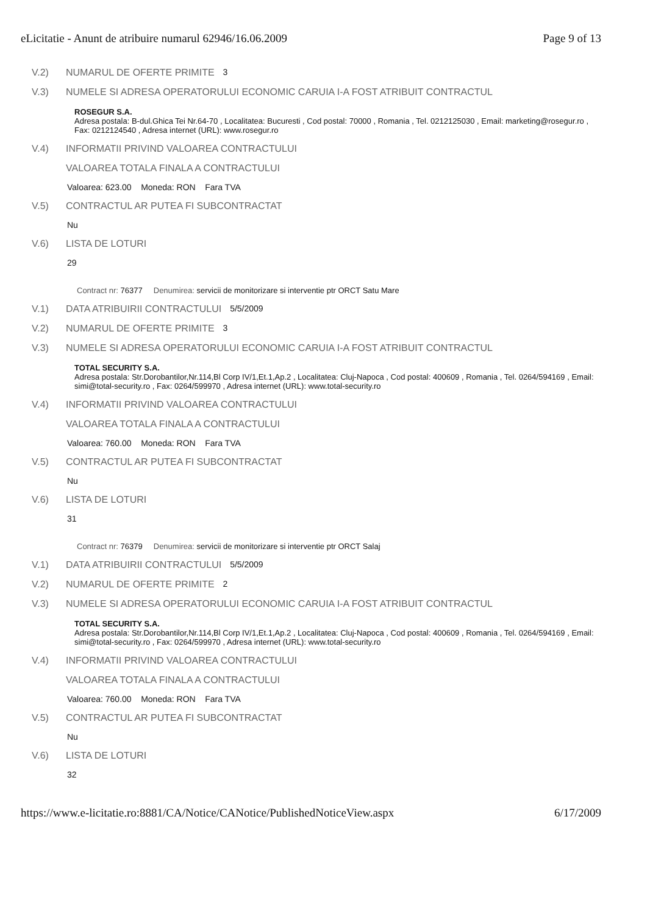eLicitatie - Anunt de atribuire numarul 62946/16.06.2009 Page 9 of 13
V.2) NUMARUL DE OFERTE PRIMITE 3
V.3) NUMELE SI ADRESA OPERATORULUI ECONOMIC CARUIA I-A FOST ATRIBUIT CONTRACTUL
ROSEGUR S.A.
Adresa postala: B-dul.Ghica Tei Nr.64-70 , Localitatea: Bucuresti , Cod postal: 70000 , Romania , Tel. 0212125030 , Email: marketing@rosegur.ro , Fax: 0212124540 , Adresa internet (URL): www.rosegur.ro
V.4) INFORMATII PRIVIND VALOAREA CONTRACTULUI
VALOAREA TOTALA FINALA A CONTRACTULUI
Valoarea: 623.00 Moneda: RON Fara TVA
V.5) CONTRACTUL AR PUTEA FI SUBCONTRACTAT
Nu
V.6) LISTA DE LOTURI
29
Contract nr: 76377 Denumirea: servicii de monitorizare si interventie ptr ORCT Satu Mare
V.1) DATA ATRIBUIRII CONTRACTULUI 5/5/2009
V.2) NUMARUL DE OFERTE PRIMITE 3
V.3) NUMELE SI ADRESA OPERATORULUI ECONOMIC CARUIA I-A FOST ATRIBUIT CONTRACTUL
TOTAL SECURITY S.A.
Adresa postala: Str.Dorobantilor,Nr.114,Bl Corp IV/1,Et.1,Ap.2 , Localitatea: Cluj-Napoca , Cod postal: 400609 , Romania , Tel. 0264/594169 , Email: simi@total-security.ro , Fax: 0264/599970 , Adresa internet (URL): www.total-security.ro
V.4) INFORMATII PRIVIND VALOAREA CONTRACTULUI
VALOAREA TOTALA FINALA A CONTRACTULUI
Valoarea: 760.00 Moneda: RON Fara TVA
V.5) CONTRACTUL AR PUTEA FI SUBCONTRACTAT
Nu
V.6) LISTA DE LOTURI
31
Contract nr: 76379 Denumirea: servicii de monitorizare si interventie ptr ORCT Salaj
V.1) DATA ATRIBUIRII CONTRACTULUI 5/5/2009
V.2) NUMARUL DE OFERTE PRIMITE 2
V.3) NUMELE SI ADRESA OPERATORULUI ECONOMIC CARUIA I-A FOST ATRIBUIT CONTRACTUL
TOTAL SECURITY S.A.
Adresa postala: Str.Dorobantilor,Nr.114,Bl Corp IV/1,Et.1,Ap.2 , Localitatea: Cluj-Napoca , Cod postal: 400609 , Romania , Tel. 0264/594169 , Email: simi@total-security.ro , Fax: 0264/599970 , Adresa internet (URL): www.total-security.ro
V.4) INFORMATII PRIVIND VALOAREA CONTRACTULUI
VALOAREA TOTALA FINALA A CONTRACTULUI
Valoarea: 760.00 Moneda: RON Fara TVA
V.5) CONTRACTUL AR PUTEA FI SUBCONTRACTAT
Nu
V.6) LISTA DE LOTURI
32
https://www.e-licitatie.ro:8881/CA/Notice/CANotice/PublishedNoticeView.aspx 6/17/2009